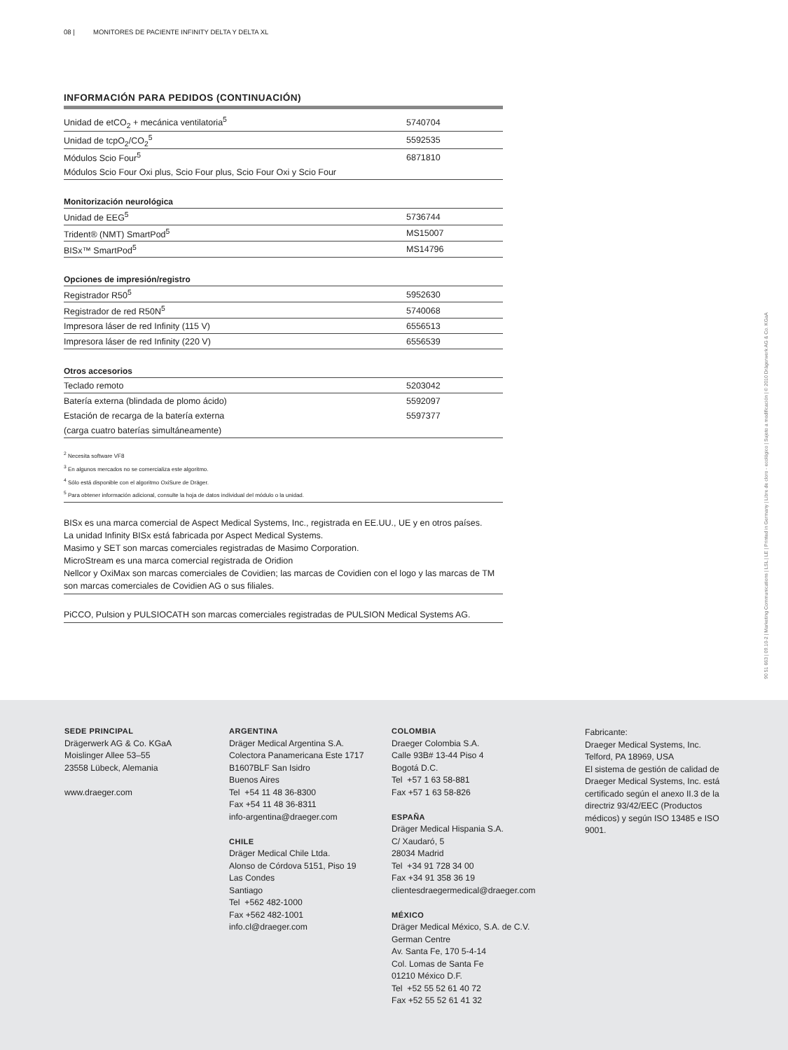08 | MONITORES DE PACIENTE INFINITY DELTA Y DELTA XL
INFORMACIÓN PARA PEDIDOS (CONTINUACIÓN)
| Unidad de etCO<sub>2</sub> + mecánica ventilatoria<sup>5</sup> | 5740704 |
| Unidad de tcpO<sub>2</sub>/CO<sub>2</sub><sup>5</sup> | 5592535 |
| Módulos Scio Four<sup>5</sup> | 6871810 |
| Módulos Scio Four Oxi plus, Scio Four plus, Scio Four Oxi y Scio Four | |
| Monitorización neurológica | |
| Unidad de EEG<sup>5</sup> | 5736744 |
| Trident® (NMT) SmartPod<sup>5</sup> | MS15007 |
| BISx™ SmartPod<sup>5</sup> | MS14796 |
| Opciones de impresión/registro | |
| Registrador R50<sup>5</sup> | 5952630 |
| Registrador de red R50N<sup>5</sup> | 5740068 |
| Impresora láser de red Infinity (115 V) | 6556513 |
| Impresora láser de red Infinity (220 V) | 6556539 |
| Otros accesorios | |
| Teclado remoto | 5203042 |
| Batería externa (blindada de plomo ácido) | 5592097 |
| Estación de recarga de la batería externa | 5597377 |
| (carga cuatro baterías simultáneamente) | |
<sup>2</sup> Necesita software VF8
<sup>3</sup> En algunos mercados no se comercializa este algoritmo.
<sup>4</sup> Sólo está disponible con el algoritmo OxiSure de Dräger.
<sup>5</sup> Para obtener información adicional, consulte la hoja de datos individual del módulo o la unidad.
BISx es una marca comercial de Aspect Medical Systems, Inc., registrada en EE.UU., UE y en otros países.
La unidad Infinity BISx está fabricada por Aspect Medical Systems.
Masimo y SET son marcas comerciales registradas de Masimo Corporation.
MicroStream es una marca comercial registrada de Oridion
Nellcor y OxiMax son marcas comerciales de Covidien; las marcas de Covidien con el logo y las marcas de TM son marcas comerciales de Covidien AG o sus filiales.
PiCCO, Pulsion y PULSIOCATH son marcas comerciales registradas de PULSION Medical Systems AG.
90 51 663 | 09.10-2 | Marketing Communications | LSL | LE | Printed in Germany | Libre de cloro - ecológico | Sujeto a modificación | © 2010 Drägerwerk AG & Co. KGaA
SEDE PRINCIPAL
Drägerwerk AG & Co. KGaA
Moislinger Allee 53–55
23558 Lübeck, Alemania
www.draeger.com
ARGENTINA
Dräger Medical Argentina S.A.
Colectora Panamericana Este 1717
B1607BLF San Isidro
Buenos Aires
Tel +54 11 48 36-8300
Fax +54 11 48 36-8311
info-argentina@draeger.com
CHILE
Dräger Medical Chile Ltda.
Alonso de Córdova 5151, Piso 19
Las Condes
Santiago
Tel +562 482-1000
Fax +562 482-1001
info.cl@draeger.com
COLOMBIA
Draeger Colombia S.A.
Calle 93B# 13-44 Piso 4
Bogotá D.C.
Tel +57 1 63 58-881
Fax +57 1 63 58-826
ESPAÑA
Dräger Medical Hispania S.A.
C/ Xaudaró, 5
28034 Madrid
Tel +34 91 728 34 00
Fax +34 91 358 36 19
clientesdraegermedical@draeger.com
MÉXICO
Dräger Medical México, S.A. de C.V.
German Centre
Av. Santa Fe, 170 5-4-14
Col. Lomas de Santa Fe
01210 México D.F.
Tel +52 55 52 61 40 72
Fax +52 55 52 61 41 32
Fabricante:
Draeger Medical Systems, Inc.
Telford, PA 18969, USA
El sistema de gestión de calidad de Draeger Medical Systems, Inc. está certificado según el anexo II.3 de la directriz 93/42/EEC (Productos médicos) y según ISO 13485 e ISO 9001.